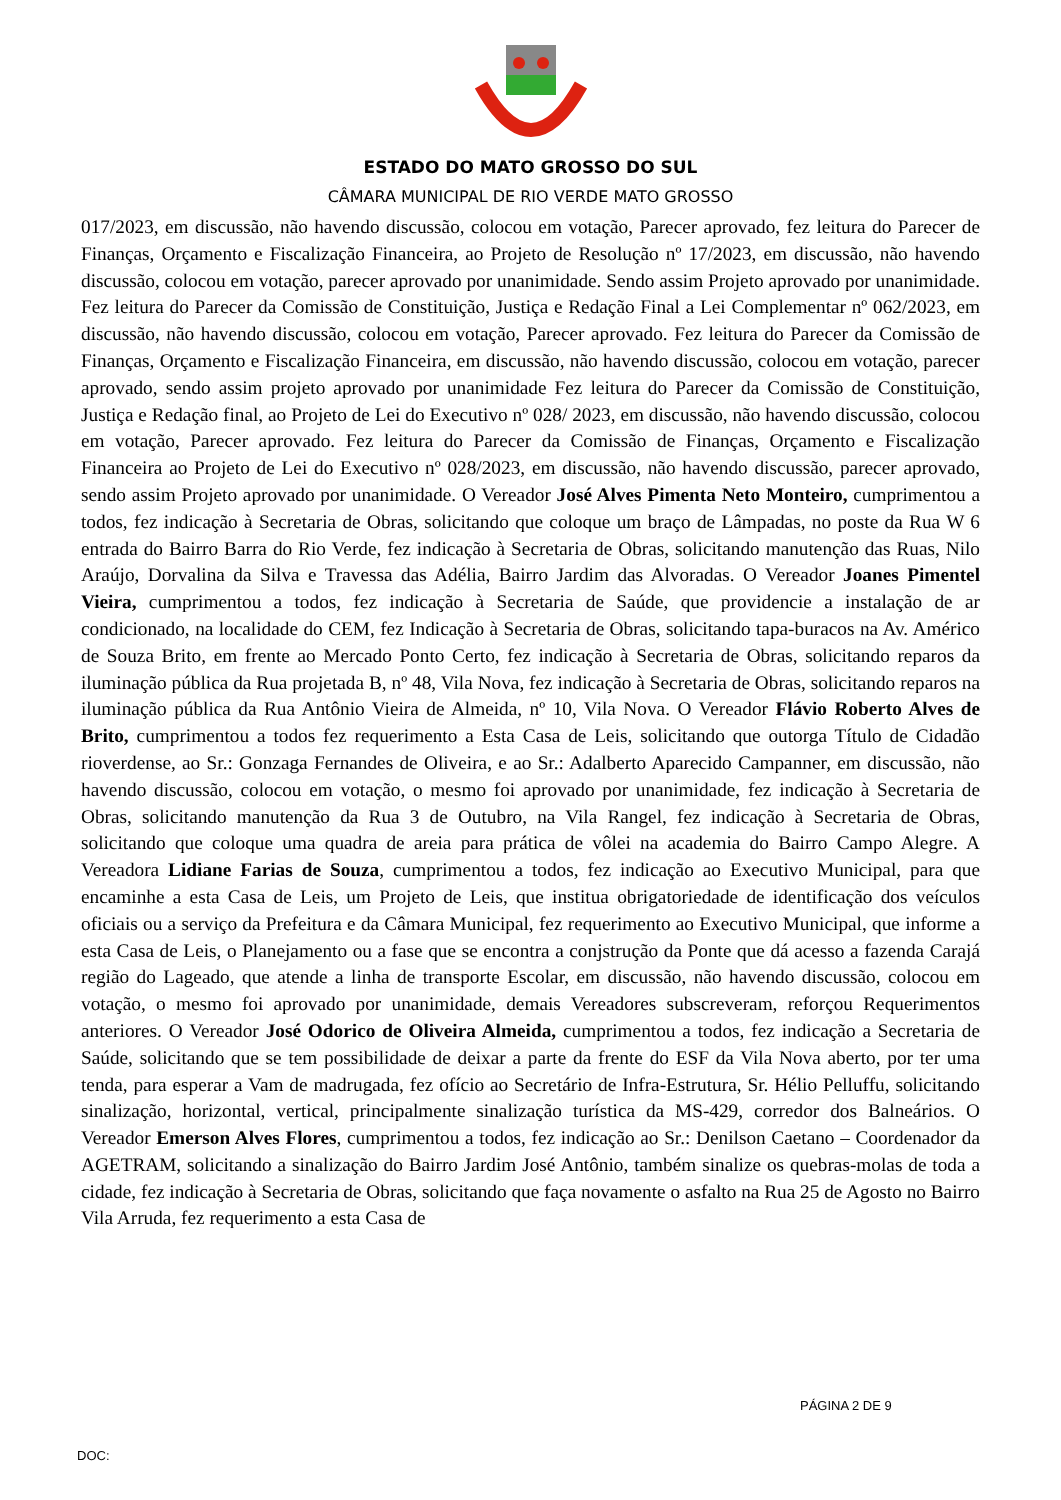ESTADO DO MATO GROSSO DO SUL
CÂMARA MUNICIPAL DE RIO VERDE MATO GROSSO
017/2023, em discussão, não havendo discussão, colocou em votação, Parecer aprovado, fez leitura do Parecer de Finanças, Orçamento e Fiscalização Financeira, ao Projeto de Resolução nº 17/2023, em discussão, não havendo discussão, colocou em votação, parecer aprovado por unanimidade. Sendo assim Projeto aprovado por unanimidade. Fez leitura do Parecer da Comissão de Constituição, Justiça e Redação Final a Lei Complementar nº 062/2023, em discussão, não havendo discussão, colocou em votação, Parecer aprovado. Fez leitura do Parecer da Comissão de Finanças, Orçamento e Fiscalização Financeira, em discussão, não havendo discussão, colocou em votação, parecer aprovado, sendo assim projeto aprovado por unanimidade Fez leitura do Parecer da Comissão de Constituição, Justiça e Redação final, ao Projeto de Lei do Executivo nº 028/ 2023, em discussão, não havendo discussão, colocou em votação, Parecer aprovado. Fez leitura do Parecer da Comissão de Finanças, Orçamento e Fiscalização Financeira ao Projeto de Lei do Executivo nº 028/2023, em discussão, não havendo discussão, parecer aprovado, sendo assim Projeto aprovado por unanimidade. O Vereador José Alves Pimenta Neto Monteiro, cumprimentou a todos, fez indicação à Secretaria de Obras, solicitando que coloque um braço de Lâmpadas, no poste da Rua W 6 entrada do Bairro Barra do Rio Verde, fez indicação à Secretaria de Obras, solicitando manutenção das Ruas, Nilo Araújo, Dorvalina da Silva e Travessa das Adélia, Bairro Jardim das Alvoradas. O Vereador Joanes Pimentel Vieira, cumprimentou a todos, fez indicação à Secretaria de Saúde, que providencie a instalação de ar condicionado, na localidade do CEM, fez Indicação à Secretaria de Obras, solicitando tapa-buracos na Av. Américo de Souza Brito, em frente ao Mercado Ponto Certo, fez indicação à Secretaria de Obras, solicitando reparos da iluminação pública da Rua projetada B, nº 48, Vila Nova, fez indicação à Secretaria de Obras, solicitando reparos na iluminação pública da Rua Antônio Vieira de Almeida, nº 10, Vila Nova. O Vereador Flávio Roberto Alves de Brito, cumprimentou a todos fez requerimento a Esta Casa de Leis, solicitando que outorga Título de Cidadão rioverdense, ao Sr.: Gonzaga Fernandes de Oliveira, e ao Sr.: Adalberto Aparecido Campanner, em discussão, não havendo discussão, colocou em votação, o mesmo foi aprovado por unanimidade, fez indicação à Secretaria de Obras, solicitando manutenção da Rua 3 de Outubro, na Vila Rangel, fez indicação à Secretaria de Obras, solicitando que coloque uma quadra de areia para prática de vôlei na academia do Bairro Campo Alegre. A Vereadora Lidiane Farias de Souza, cumprimentou a todos, fez indicação ao Executivo Municipal, para que encaminhe a esta Casa de Leis, um Projeto de Leis, que institua obrigatoriedade de identificação dos veículos oficiais ou a serviço da Prefeitura e da Câmara Municipal, fez requerimento ao Executivo Municipal, que informe a esta Casa de Leis, o Planejamento ou a fase que se encontra a conjstrução da Ponte que dá acesso a fazenda Carajá região do Lageado, que atende a linha de transporte Escolar, em discussão, não havendo discussão, colocou em votação, o mesmo foi aprovado por unanimidade, demais Vereadores subscreveram, reforçou Requerimentos anteriores. O Vereador José Odorico de Oliveira Almeida, cumprimentou a todos, fez indicação a Secretaria de Saúde, solicitando que se tem possibilidade de deixar a parte da frente do ESF da Vila Nova aberto, por ter uma tenda, para esperar a Vam de madrugada, fez ofício ao Secretário de Infra-Estrutura, Sr. Hélio Pelluffu, solicitando sinalização, horizontal, vertical, principalmente sinalização turística da MS-429, corredor dos Balneários. O Vereador Emerson Alves Flores, cumprimentou a todos, fez indicação ao Sr.: Denilson Caetano – Coordenador da AGETRAM, solicitando a sinalização do Bairro Jardim José Antônio, também sinalize os quebras-molas de toda a cidade, fez indicação à Secretaria de Obras, solicitando que faça novamente o asfalto na Rua 25 de Agosto no Bairro Vila Arruda, fez requerimento a esta Casa de
PÁGINA 2 DE 9
DOC: